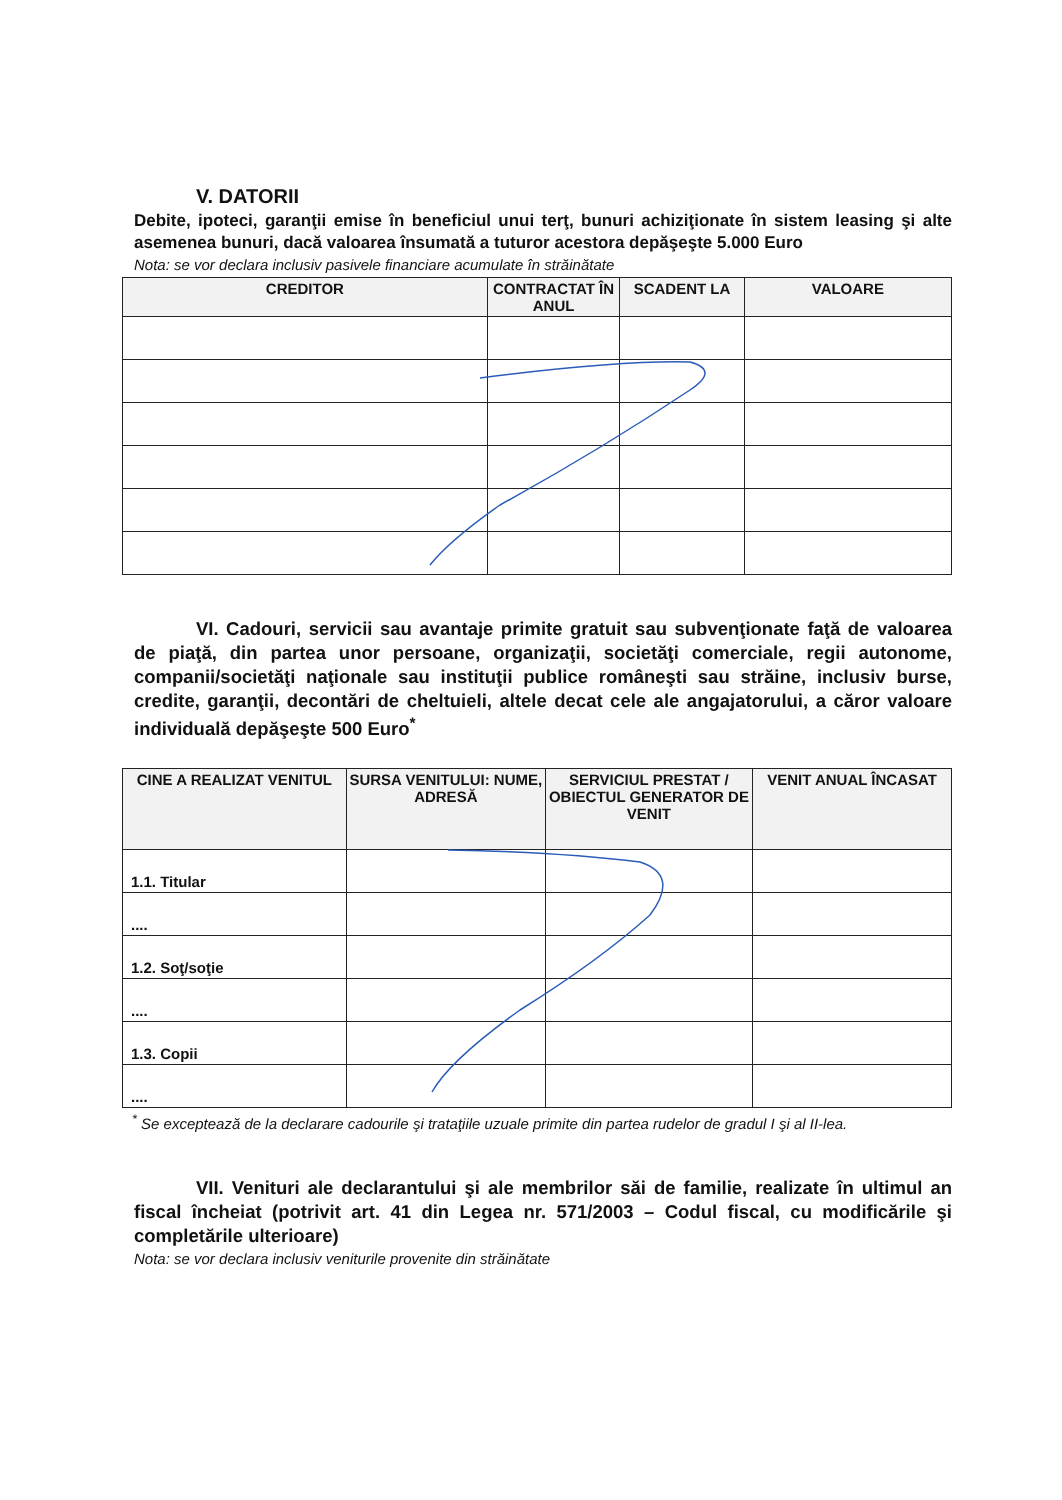V. DATORII
Debite, ipoteci, garanţii emise în beneficiul unui terţ, bunuri achiziţionate în sistem leasing şi alte asemenea bunuri, dacă valoarea însumată a tuturor acestora depăşeşte 5.000 Euro
Nota: se vor declara inclusiv pasivele financiare acumulate în străinătate
| CREDITOR | CONTRACTAT ÎN ANUL | SCADENT LA | VALOARE |
| --- | --- | --- | --- |
VI. Cadouri, servicii sau avantaje primite gratuit sau subvenţionate faţă de valoarea de piaţă, din partea unor persoane, organizaţii, societăţi comerciale, regii autonome, companii/societăţi naţionale sau instituţii publice româneşti sau străine, inclusiv burse, credite, garanţii, decontări de cheltuieli, altele decat cele ale angajatorului, a căror valoare individuală depăşeşte 500 Euro<sup>*</sup>
| CINE A REALIZAT VENITUL | SURSA VENITULUI: NUME, ADRESĂ | SERVICIUL PRESTAT / OBIECTUL GENERATOR DE VENIT | VENIT ANUAL ÎNCASAT |
| --- | --- | --- | --- |
| 1.1. Titular | | | |
| .... | | | |
| 1.2. Soţ/soţie | | | |
| .... | | | |
| 1.3. Copii | | | |
| .... | | | |
<sup>*</sup> Se exceptează de la declarare cadourile şi trataţiile uzuale primite din partea rudelor de gradul I şi al II-lea.
VII. Venituri ale declarantului şi ale membrilor săi de familie, realizate în ultimul an fiscal încheiat (potrivit art. 41 din Legea nr. 571/2003 – Codul fiscal, cu modificările şi completările ulterioare)
Nota: se vor declara inclusiv veniturile provenite din străinătate